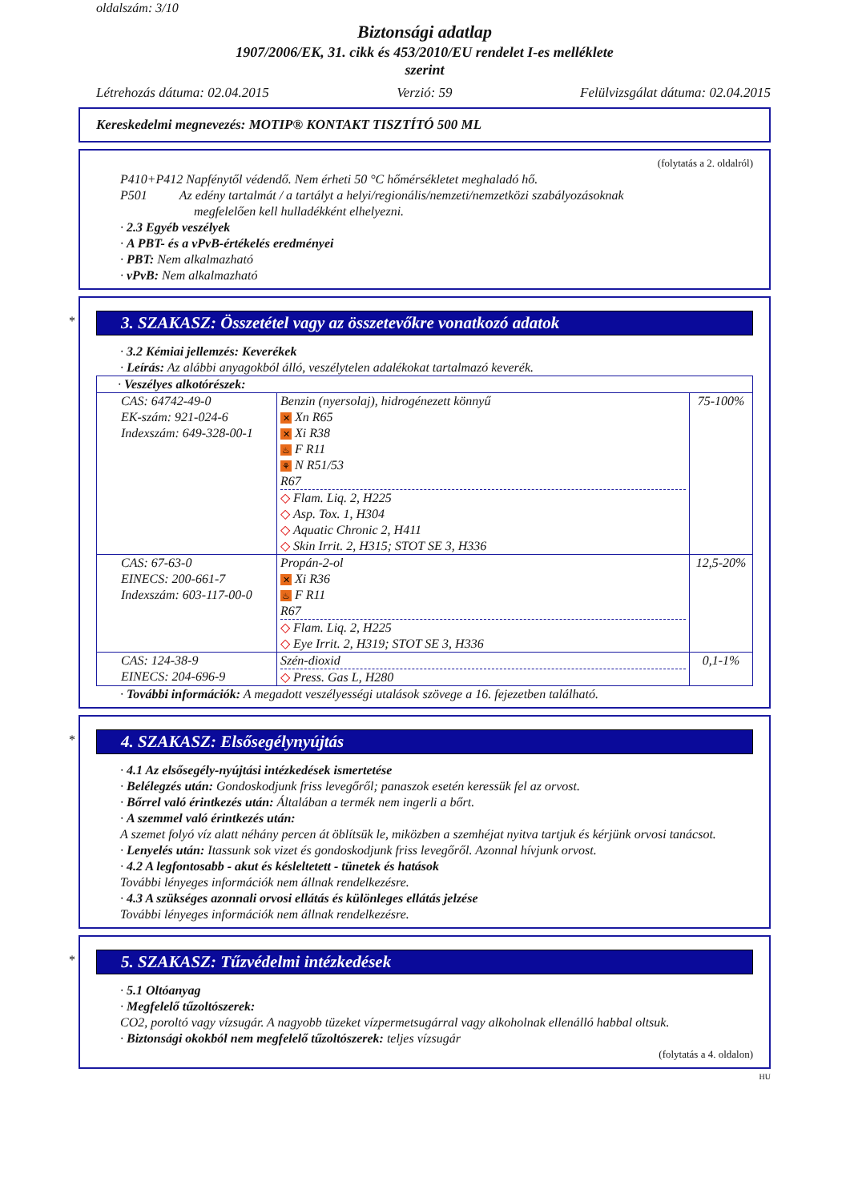oldalszám: 3/10
Biztonsági adatlap
1907/2006/EK, 31. cikk és 453/2010/EU rendelet I-es melléklete
szerint
Létrehozás dátuma: 02.04.2015 Verzió: 59 Felülvizsgálat dátuma: 02.04.2015
Kereskedelmi megnevezés: MOTIP® KONTAKT TISZTÍTÓ 500 ML
(folytatás a 2. oldalról)
P410+P412 Napfénytől védendő. Nem érheti 50 °C hőmérsékletet meghaladó hő.
P501 Az edény tartalmát / a tartályt a helyi/regionális/nemzeti/nemzetközi szabályozásoknak
megfelelően kell hulladékként elhelyezni.
· 2.3 Egyéb veszélyek
· A PBT- és a vPvB-értékelés eredményei
· PBT: Nem alkalmazható
· vPvB: Nem alkalmazható
*
3. SZAKASZ: Összetétel vagy az összetevőkre vonatkozó adatok
· 3.2 Kémiai jellemzés: Keverékek
· Leírás: Az alábbi anyagokból álló, veszélytelen adalékokat tartalmazó keverék.
| · Veszélyes alkotórészek: | | |
| CAS: 64742-49-0 EK-szám: 921-024-6 Indexszám: 649-328-00-1 | Benzin (nyersolaj), hidrogénezett könnyű ✕ Xn R65 ✕ Xi R38 ♨ F R11 ⚘ N R51/53 R67 ◇ Flam. Liq. 2, H225 ◇ Asp. Tox. 1, H304 ◇ Aquatic Chronic 2, H411 ◇ Skin Irrit. 2, H315; STOT SE 3, H336 | 75-100% |
| CAS: 67-63-0 EINECS: 200-661-7 Indexszám: 603-117-00-0 | Propán-2-ol ✕ Xi R36 ♨ F R11 R67 ◇ Flam. Liq. 2, H225 ◇ Eye Irrit. 2, H319; STOT SE 3, H336 | 12,5-20% |
| CAS: 124-38-9 EINECS: 204-696-9 | Szén-dioxid ◇ Press. Gas L, H280 | 0,1-1% |
· További információk: A megadott veszélyességi utalások szövege a 16. fejezetben található.
*
4. SZAKASZ: Elsősegélynyújtás
· 4.1 Az elsősegély-nyújtási intézkedések ismertetése
· Belélegzés után: Gondoskodjunk friss levegőről; panaszok esetén keressük fel az orvost.
· Bőrrel való érintkezés után: Általában a termék nem ingerli a bőrt.
· A szemmel való érintkezés után:
A szemet folyó víz alatt néhány percen át öblítsük le, miközben a szemhéjat nyitva tartjuk és kérjünk orvosi tanácsot.
· Lenyelés után: Itassunk sok vizet és gondoskodjunk friss levegőről. Azonnal hívjunk orvost.
· 4.2 A legfontosabb - akut és késleltetett - tünetek és hatások
További lényeges információk nem állnak rendelkezésre.
· 4.3 A szükséges azonnali orvosi ellátás és különleges ellátás jelzése
További lényeges információk nem állnak rendelkezésre.
*
5. SZAKASZ: Tűzvédelmi intézkedések
· 5.1 Oltóanyag
· Megfelelő tűzoltószerek:
CO2, poroltó vagy vízsugár. A nagyobb tüzeket vízpermetsugárral vagy alkoholnak ellenálló habbal oltsuk.
· Biztonsági okokból nem megfelelő tűzoltószerek: teljes vízsugár
(folytatás a 4. oldalon)
HU